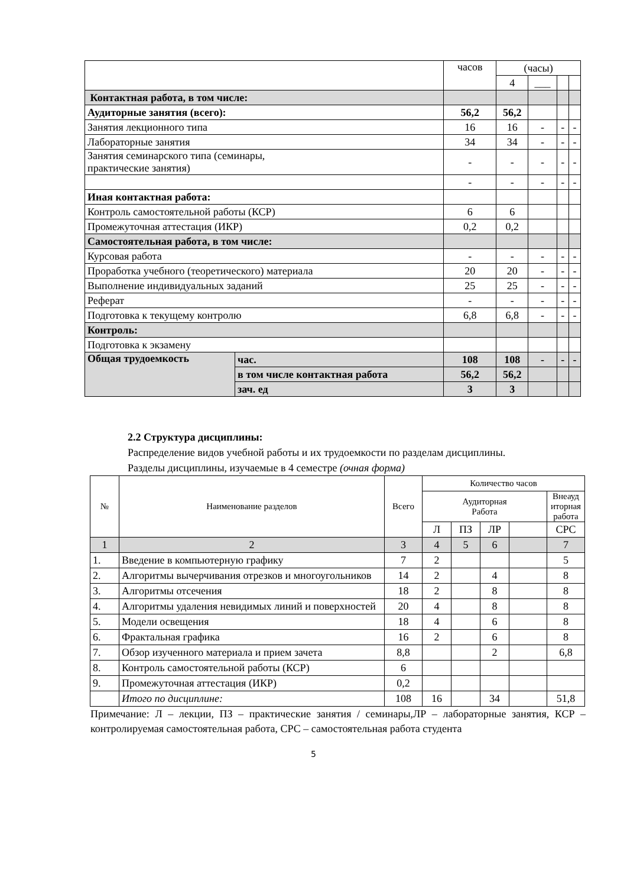| | | часов | (часы) | | | |
| | | | 4 | ___ | | |
| Контактная работа, в том числе: | | | | | | |
| Аудиторные занятия (всего): | | 56,2 | 56,2 | | | |
| Занятия лекционного типа | | 16 | 16 | - | - | - |
| Лабораторные занятия | | 34 | 34 | - | - | - |
| Занятия семинарского типа (семинары, практические занятия) | | - | - | - | - | - |
| | | - | - | - | - | - |
| Иная контактная работа: | | | | | | |
| Контроль самостоятельной работы (КСР) | | 6 | 6 | | | |
| Промежуточная аттестация (ИКР) | | 0,2 | 0,2 | | | |
| Самостоятельная работа, в том числе: | | | | | | |
| Курсовая работа | | - | - | - | - | - |
| Проработка учебного (теоретического) материала | | 20 | 20 | - | - | - |
| Выполнение индивидуальных заданий | | 25 | 25 | - | - | - |
| Реферат | | - | - | - | - | - |
| Подготовка к текущему контролю | | 6,8 | 6,8 | - | - | - |
| Контроль: | | | | | | |
| Подготовка к экзамену | | | | | | |
| Общая трудоемкость | час. | 108 | 108 | - | - | - |
| | в том числе контактная работа | 56,2 | 56,2 | | | |
| | зач. ед | 3 | 3 | | | |
2.2 Структура дисциплины:
Распределение видов учебной работы и их трудоемкости по разделам дисциплины.
Разделы дисциплины, изучаемые в 4 семестре (очная форма)
| № | Наименование разделов | Всего | Количество часов | | | | |
| | | | Аудиторная Работа | | | | Внеауд иторная работа |
| | | | Л | ПЗ | ЛР | | СРС |
| 1 | 2 | 3 | 4 | 5 | 6 | | 7 |
| 1. | Введение в компьютерную графику | 7 | 2 | | | | 5 |
| 2. | Алгоритмы вычерчивания отрезков и многоугольников | 14 | 2 | | 4 | | 8 |
| 3. | Алгоритмы отсечения | 18 | 2 | | 8 | | 8 |
| 4. | Алгоритмы удаления невидимых линий и поверхностей | 20 | 4 | | 8 | | 8 |
| 5. | Модели освещения | 18 | 4 | | 6 | | 8 |
| 6. | Фрактальная графика | 16 | 2 | | 6 | | 8 |
| 7. | Обзор изученного материала и прием зачета | 8,8 | | | 2 | | 6,8 |
| 8. | Контроль самостоятельной работы (КСР) | 6 | | | | | |
| 9. | Промежуточная аттестация (ИКР) | 0,2 | | | | | |
| | Итого по дисциплине: | 108 | 16 | | 34 | | 51,8 |
Примечание: Л – лекции, ПЗ – практические занятия / семинары,ЛР – лабораторные занятия, КСР – контролируемая самостоятельная работа, СРС – самостоятельная работа студента
5